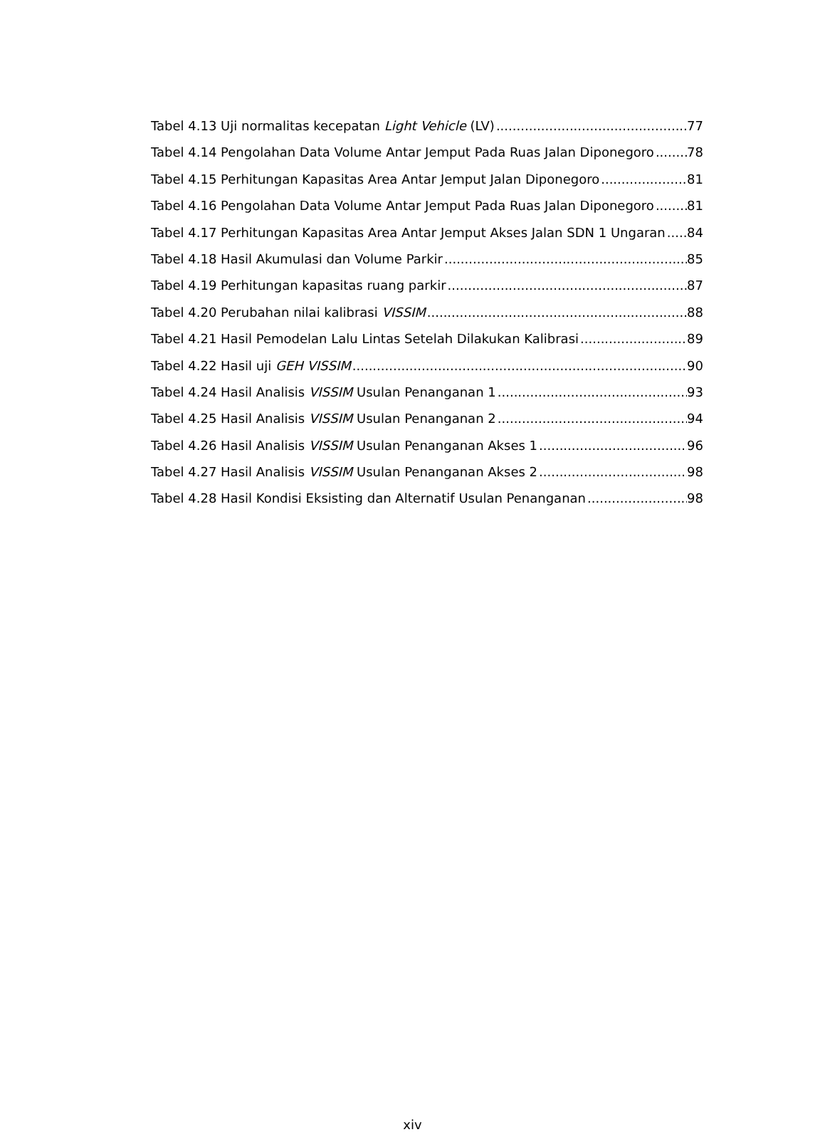Tabel 4.13 Uji normalitas kecepatan Light Vehicle (LV) 77
Tabel 4.14 Pengolahan Data Volume Antar Jemput Pada Ruas Jalan Diponegoro 78
Tabel 4.15 Perhitungan Kapasitas Area Antar Jemput Jalan Diponegoro 81
Tabel 4.16 Pengolahan Data Volume Antar Jemput Pada Ruas Jalan Diponegoro 81
Tabel 4.17 Perhitungan Kapasitas Area Antar Jemput Akses Jalan SDN 1 Ungaran 84
Tabel 4.18 Hasil Akumulasi dan Volume Parkir 85
Tabel 4.19 Perhitungan kapasitas ruang parkir 87
Tabel 4.20 Perubahan nilai kalibrasi VISSIM 88
Tabel 4.21 Hasil Pemodelan Lalu Lintas Setelah Dilakukan Kalibrasi 89
Tabel 4.22 Hasil uji GEH VISSIM 90
Tabel 4.24 Hasil Analisis VISSIM Usulan Penanganan 1 93
Tabel 4.25 Hasil Analisis VISSIM Usulan Penanganan 2 94
Tabel 4.26 Hasil Analisis VISSIM Usulan Penanganan Akses 1 96
Tabel 4.27 Hasil Analisis VISSIM Usulan Penanganan Akses 2 98
Tabel 4.28 Hasil Kondisi Eksisting dan Alternatif Usulan Penanganan 98
xiv